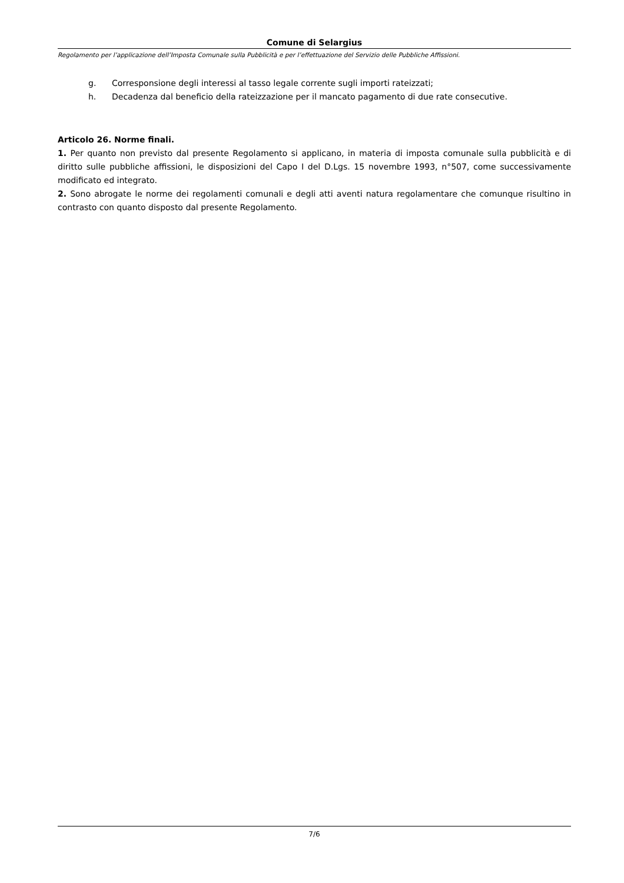Comune di Selargius
Regolamento per l’applicazione dell’Imposta Comunale sulla Pubblicità e per l’effettuazione del Servizio delle Pubbliche Affissioni.
g. Corresponsione degli interessi al tasso legale corrente sugli importi rateizzati;
h. Decadenza dal beneficio della rateizzazione per il mancato pagamento di due rate consecutive.
Articolo 26. Norme finali.
1. Per quanto non previsto dal presente Regolamento si applicano, in materia di imposta comunale sulla pubblicità e di diritto sulle pubbliche affissioni, le disposizioni del Capo I del D.Lgs. 15 novembre 1993, n°507, come successivamente modificato ed integrato.
2. Sono abrogate le norme dei regolamenti comunali e degli atti aventi natura regolamentare che comunque risultino in contrasto con quanto disposto dal presente Regolamento.
7/6